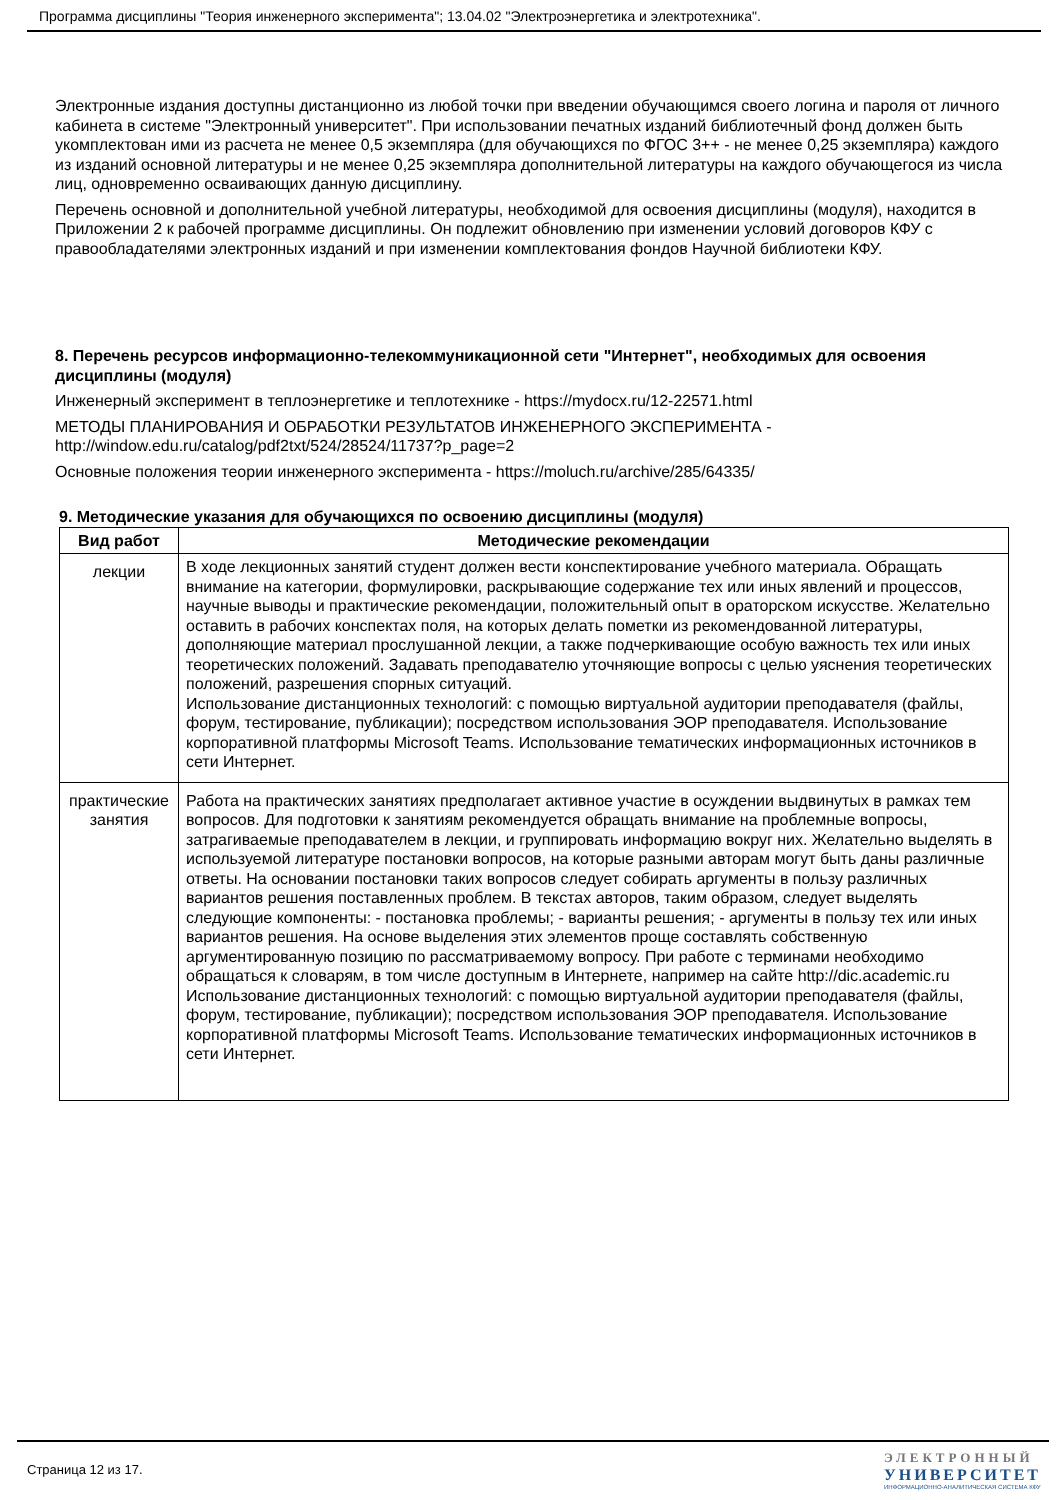Программа дисциплины "Теория инженерного эксперимента"; 13.04.02 "Электроэнергетика и электротехника".
Электронные издания доступны дистанционно из любой точки при введении обучающимся своего логина и пароля от личного кабинета в системе "Электронный университет". При использовании печатных изданий библиотечный фонд должен быть укомплектован ими из расчета не менее 0,5 экземпляра (для обучающихся по ФГОС 3++ - не менее 0,25 экземпляра) каждого из изданий основной литературы и не менее 0,25 экземпляра дополнительной литературы на каждого обучающегося из числа лиц, одновременно осваивающих данную дисциплину.
Перечень основной и дополнительной учебной литературы, необходимой для освоения дисциплины (модуля), находится в Приложении 2 к рабочей программе дисциплины. Он подлежит обновлению при изменении условий договоров КФУ с правообладателями электронных изданий и при изменении комплектования фондов Научной библиотеки КФУ.
8. Перечень ресурсов информационно-телекоммуникационной сети "Интернет", необходимых для освоения дисциплины (модуля)
Инженерный эксперимент в теплоэнергетике и теплотехнике - https://mydocx.ru/12-22571.html
МЕТОДЫ ПЛАНИРОВАНИЯ И ОБРАБОТКИ РЕЗУЛЬТАТОВ ИНЖЕНЕРНОГО ЭКСПЕРИМЕНТА - http://window.edu.ru/catalog/pdf2txt/524/28524/11737?p_page=2
Основные положения теории инженерного эксперимента - https://moluch.ru/archive/285/64335/
9. Методические указания для обучающихся по освоению дисциплины (модуля)
| Вид работ | Методические рекомендации |
| --- | --- |
| лекции | В ходе лекционных занятий студент должен вести конспектирование учебного материала. Обращать внимание на категории, формулировки, раскрывающие содержание тех или иных явлений и процессов, научные выводы и практические рекомендации, положительный опыт в ораторском искусстве. Желательно оставить в рабочих конспектах поля, на которых делать пометки из рекомендованной литературы, дополняющие материал прослушанной лекции, а также подчеркивающие особую важность тех или иных теоретических положений. Задавать преподавателю уточняющие вопросы с целью уяснения теоретических положений, разрешения спорных ситуаций. Использование дистанционных технологий: с помощью виртуальной аудитории преподавателя (файлы, форум, тестирование, публикации); посредством использования ЭОР преподавателя. Использование корпоративной платформы Microsoft Teams. Использование тематических информационных источников в сети Интернет. |
| практические занятия | Работа на практических занятиях предполагает активное участие в осуждении выдвинутых в рамках тем вопросов. Для подготовки к занятиям рекомендуется обращать внимание на проблемные вопросы, затрагиваемые преподавателем в лекции, и группировать информацию вокруг них. Желательно выделять в используемой литературе постановки вопросов, на которые разными авторам могут быть даны различные ответы. На основании постановки таких вопросов следует собирать аргументы в пользу различных вариантов решения поставленных проблем. В текстах авторов, таким образом, следует выделять следующие компоненты: - постановка проблемы; - варианты решения; - аргументы в пользу тех или иных вариантов решения. На основе выделения этих элементов проще составлять собственную аргументированную позицию по рассматриваемому вопросу. При работе с терминами необходимо обращаться к словарям, в том числе доступным в Интернете, например на сайте http://dic.academic.ru Использование дистанционных технологий: с помощью виртуальной аудитории преподавателя (файлы, форум, тестирование, публикации); посредством использования ЭОР преподавателя. Использование корпоративной платформы Microsoft Teams. Использование тематических информационных источников в сети Интернет. |
Страница 12 из 17.
ЭЛЕКТРОННЫЙ
УНИВЕРСИТЕТ
ИНФОРМАЦИОННО-АНАЛИТИЧЕСКАЯ СИСТЕМА КФУ